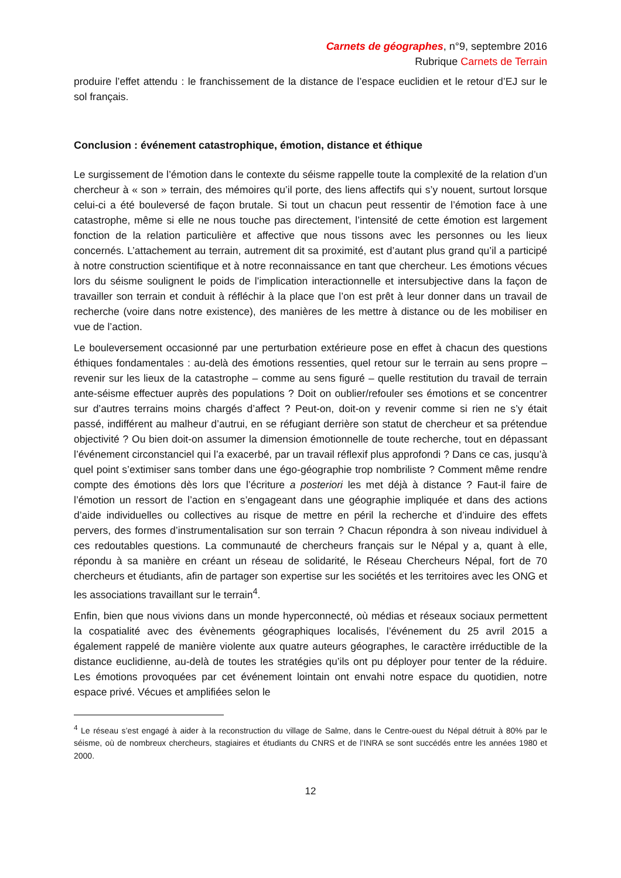Carnets de géographes, n°9, septembre 2016
Rubrique Carnets de Terrain
produire l’effet attendu : le franchissement de la distance de l’espace euclidien et le retour d’EJ sur le sol français.
Conclusion : événement catastrophique, émotion, distance et éthique
Le surgissement de l’émotion dans le contexte du séisme rappelle toute la complexité de la relation d’un chercheur à « son » terrain, des mémoires qu’il porte, des liens affectifs qui s’y nouent, surtout lorsque celui-ci a été bouleversé de façon brutale. Si tout un chacun peut ressentir de l’émotion face à une catastrophe, même si elle ne nous touche pas directement, l’intensité de cette émotion est largement fonction de la relation particulière et affective que nous tissons avec les personnes ou les lieux concernés. L’attachement au terrain, autrement dit sa proximité, est d’autant plus grand qu’il a participé à notre construction scientifique et à notre reconnaissance en tant que chercheur. Les émotions vécues lors du séisme soulignent le poids de l’implication interactionnelle et intersubjective dans la façon de travailler son terrain et conduit à réfléchir à la place que l’on est prêt à leur donner dans un travail de recherche (voire dans notre existence), des manières de les mettre à distance ou de les mobiliser en vue de l’action.
Le bouleversement occasionné par une perturbation extérieure pose en effet à chacun des questions éthiques fondamentales : au-delà des émotions ressenties, quel retour sur le terrain au sens propre – revenir sur les lieux de la catastrophe – comme au sens figuré – quelle restitution du travail de terrain ante-séisme effectuer auprès des populations ? Doit on oublier/refouler ses émotions et se concentrer sur d’autres terrains moins chargés d’affect ? Peut-on, doit-on y revenir comme si rien ne s’y était passé, indifférent au malheur d’autrui, en se réfugiant derrière son statut de chercheur et sa prétendue objectivité ? Ou bien doit-on assumer la dimension émotionnelle de toute recherche, tout en dépassant l’événement circonstanciel qui l’a exacerbé, par un travail réflexif plus approfondi ? Dans ce cas, jusqu’à quel point s’extimiser sans tomber dans une égo-géographie trop nombriliste ? Comment même rendre compte des émotions dès lors que l’écriture a posteriori les met déjà à distance ? Faut-il faire de l’émotion un ressort de l’action en s’engageant dans une géographie impliquée et dans des actions d’aide individuelles ou collectives au risque de mettre en péril la recherche et d’induire des effets pervers, des formes d’instrumentalisation sur son terrain ? Chacun répondra à son niveau individuel à ces redoutables questions. La communauté de chercheurs français sur le Népal y a, quant à elle, répondu à sa manière en créant un réseau de solidarité, le Réseau Chercheurs Népal, fort de 70 chercheurs et étudiants, afin de partager son expertise sur les sociétés et les territoires avec les ONG et les associations travaillant sur le terrain<sup>4</sup>.
Enfin, bien que nous vivions dans un monde hyperconnecté, où médias et réseaux sociaux permettent la cospatialité avec des évènements géographiques localisés, l’événement du 25 avril 2015 a également rappelé de manière violente aux quatre auteurs géographes, le caractère irréductible de la distance euclidienne, au-delà de toutes les stratégies qu’ils ont pu déployer pour tenter de la réduire. Les émotions provoquées par cet événement lointain ont envahi notre espace du quotidien, notre espace privé. Vécues et amplifiées selon le
<sup>4</sup> Le réseau s’est engagé à aider à la reconstruction du village de Salme, dans le Centre-ouest du Népal détruit à 80% par le séisme, où de nombreux chercheurs, stagiaires et étudiants du CNRS et de l’INRA se sont succédés entre les années 1980 et 2000.
12